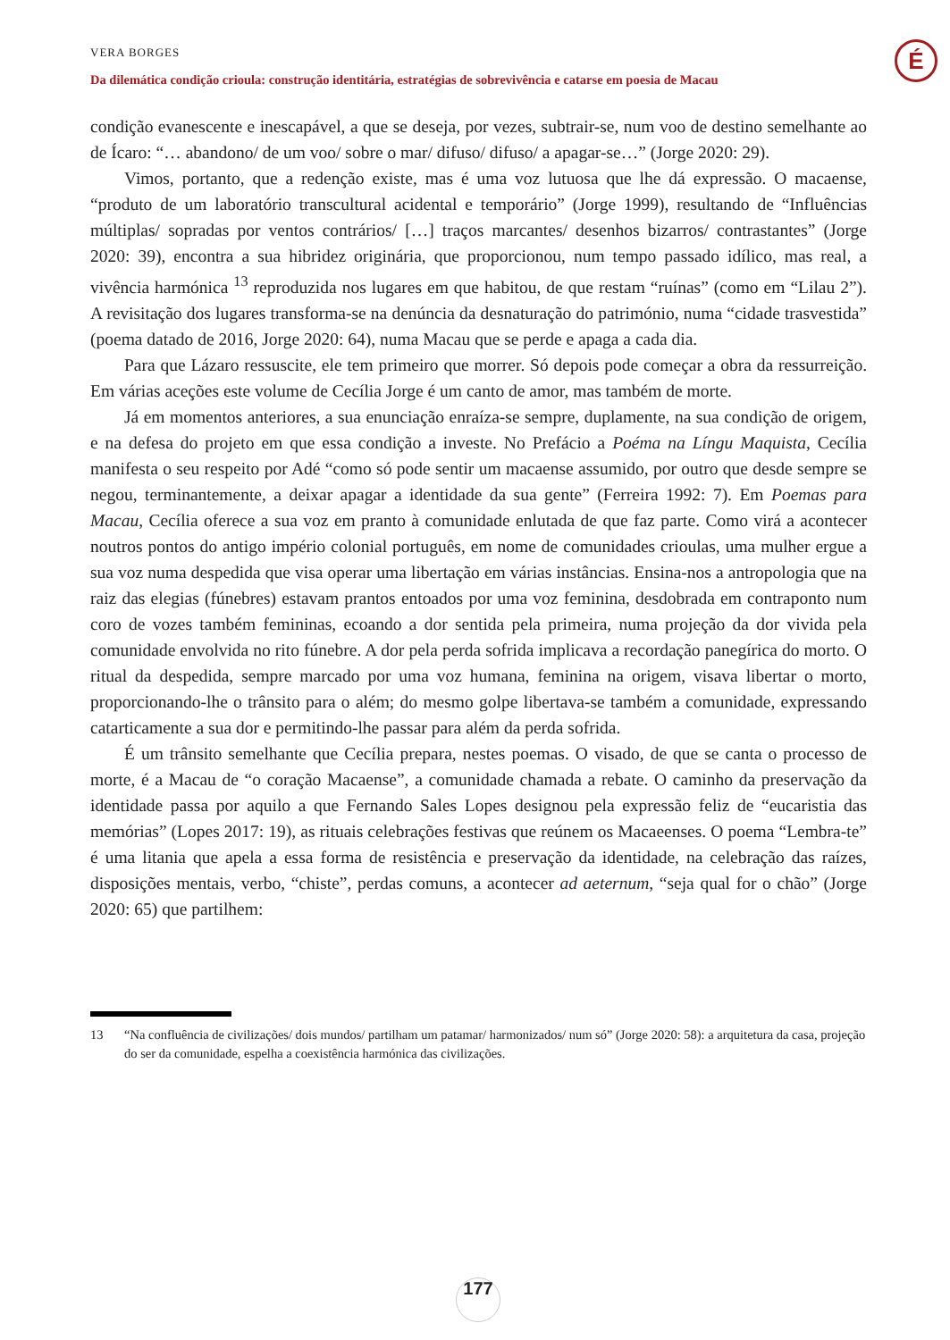É
VERA BORGES
Da dilemática condição crioula: construção identitária, estratégias de sobrevivência e catarse em poesia de Macau
condição evanescente e inescapável, a que se deseja, por vezes, subtrair-se, num voo de destino semelhante ao de Ícaro: “… abandono/ de um voo/ sobre o mar/ difuso/ difuso/ a apagar-se…” (Jorge 2020: 29).
Vimos, portanto, que a redenção existe, mas é uma voz lutuosa que lhe dá expressão. O macaense, “produto de um laboratório transcultural acidental e temporário” (Jorge 1999), resultando de “Influências múltiplas/ sopradas por ventos contrários/ […] traços marcantes/ desenhos bizarros/ contrastantes” (Jorge 2020: 39), encontra a sua hibridez originária, que proporcionou, num tempo passado idílico, mas real, a vivência harmónica <sup>13</sup> reproduzida nos lugares em que habitou, de que restam “ruínas” (como em “Lilau 2”). A revisitação dos lugares transforma-se na denúncia da desnaturação do património, numa “cidade trasvestida” (poema datado de 2016, Jorge 2020: 64), numa Macau que se perde e apaga a cada dia.
Para que Lázaro ressuscite, ele tem primeiro que morrer. Só depois pode começar a obra da ressurreição. Em várias aceções este volume de Cecília Jorge é um canto de amor, mas também de morte.
Já em momentos anteriores, a sua enunciação enraíza-se sempre, duplamente, na sua condição de origem, e na defesa do projeto em que essa condição a investe. No Prefácio a Poéma na Língu Maquista, Cecília manifesta o seu respeito por Adé “como só pode sentir um macaense assumido, por outro que desde sempre se negou, terminantemente, a deixar apagar a identidade da sua gente” (Ferreira 1992: 7). Em Poemas para Macau, Cecília oferece a sua voz em pranto à comunidade enlutada de que faz parte. Como virá a acontecer noutros pontos do antigo império colonial português, em nome de comunidades crioulas, uma mulher ergue a sua voz numa despedida que visa operar uma libertação em várias instâncias. Ensina-nos a antropologia que na raiz das elegias (fúnebres) estavam prantos entoados por uma voz feminina, desdobrada em contraponto num coro de vozes também femininas, ecoando a dor sentida pela primeira, numa projeção da dor vivida pela comunidade envolvida no rito fúnebre. A dor pela perda sofrida implicava a recordação panegírica do morto. O ritual da despedida, sempre marcado por uma voz humana, feminina na origem, visava libertar o morto, proporcionando-lhe o trânsito para o além; do mesmo golpe libertava-se também a comunidade, expressando catarticamente a sua dor e permitindo-lhe passar para além da perda sofrida.
É um trânsito semelhante que Cecília prepara, nestes poemas. O visado, de que se canta o processo de morte, é a Macau de “o coração Macaense”, a comunidade chamada a rebate. O caminho da preservação da identidade passa por aquilo a que Fernando Sales Lopes designou pela expressão feliz de “eucaristia das memórias” (Lopes 2017: 19), as rituais celebrações festivas que reúnem os Macaeenses. O poema “Lembra-te” é uma litania que apela a essa forma de resistência e preservação da identidade, na celebração das raízes, disposições mentais, verbo, “chiste”, perdas comuns, a acontecer ad aeternum, “seja qual for o chão” (Jorge 2020: 65) que partilhem:
13 “Na confluência de civilizações/ dois mundos/ partilham um patamar/ harmonizados/ num só” (Jorge 2020: 58): a arquitetura da casa, projeção do ser da comunidade, espelha a coexistência harmónica das civilizações.
177